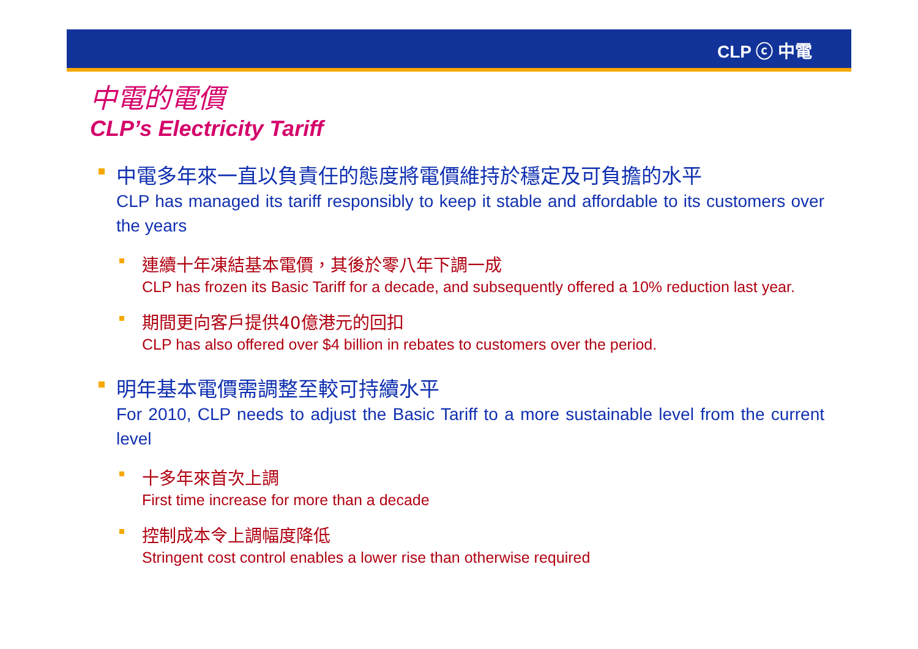CLP ⓒ 中電
中電的電價
CLP’s Electricity Tariff
中電多年來一直以負責任的態度將電價維持於穩定及可負擔的水平
CLP has managed its tariff responsibly to keep it stable and affordable to its customers over the years
連續十年凍結基本電價，其後於零八年下調一成
CLP has frozen its Basic Tariff for a decade, and subsequently offered a 10% reduction last year.
期間更向客戶提供40億港元的回扣
CLP has also offered over $4 billion in rebates to customers over the period.
明年基本電價需調整至較可持續水平
For 2010, CLP needs to adjust the Basic Tariff to a more sustainable level from the current level
十多年來首次上調
First time increase for more than a decade
控制成本令上調幅度降低
Stringent cost control enables a lower rise than otherwise required